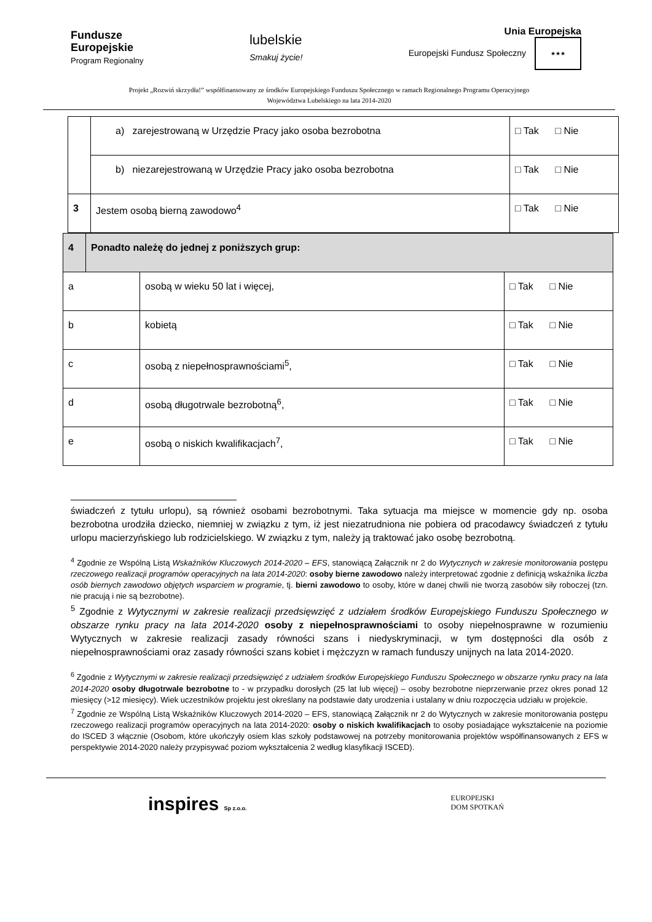Fundusze
Europejskie
Program Regionalny
lubelskie
Smakuj życie!
Unia Europejska
Europejski Fundusz Społeczny ★★★
Projekt „Rozwiń skrzydła!” współfinansowany ze środków Europejskiego Funduszu Społecznego w ramach Regionalnego Programu Operacyjnego
Województwa Lubelskiego na lata 2014-2020
| | a) zarejestrowaną w Urzędzie Pracy jako osoba bezrobotna | □ Tak □ Nie |
| | b) niezarejestrowaną w Urzędzie Pracy jako osoba bezrobotna | □ Tak □ Nie |
| 3 | Jestem osobą bierną zawodowo<sup>4</sup> | □ Tak □ Nie |
| 4 | Ponadto należę do jednej z poniższych grup: | | |
| a | | osobą w wieku 50 lat i więcej, | □ Tak □ Nie |
| b | | kobietą | □ Tak □ Nie |
| c | | osobą z niepełnosprawnościami<sup>5</sup>, | □ Tak □ Nie |
| d | | osobą długotrwale bezrobotną<sup>6</sup>, | □ Tak □ Nie |
| e | | osobą o niskich kwalifikacjach<sup>7</sup>, | □ Tak □ Nie |
świadczeń z tytułu urlopu), są również osobami bezrobotnymi. Taka sytuacja ma miejsce w momencie gdy np. osoba bezrobotna urodziła dziecko, niemniej w związku z tym, iż jest niezatrudniona nie pobiera od pracodawcy świadczeń z tytułu urlopu macierzyńskiego lub rodzicielskiego. W związku z tym, należy ją traktować jako osobę bezrobotną.
<sup>4</sup> Zgodnie ze Wspólną Listą Wskaźników Kluczowych 2014-2020 – EFS, stanowiącą Załącznik nr 2 do Wytycznych w zakresie monitorowania postępu rzeczowego realizacji programów operacyjnych na lata 2014-2020: osoby bierne zawodowo należy interpretować zgodnie z definicją wskaźnika liczba osób biernych zawodowo objętych wsparciem w programie, tj. bierni zawodowo to osoby, które w danej chwili nie tworzą zasobów siły roboczej (tzn. nie pracują i nie są bezrobotne).
<sup>5</sup> Zgodnie z Wytycznymi w zakresie realizacji przedsięwzięć z udziałem środków Europejskiego Funduszu Społecznego w obszarze rynku pracy na lata 2014-2020 osoby z niepełnosprawnościami to osoby niepełnosprawne w rozumieniu Wytycznych w zakresie realizacji zasady równości szans i niedyskryminacji, w tym dostępności dla osób z niepełnosprawnościami oraz zasady równości szans kobiet i mężczyzn w ramach funduszy unijnych na lata 2014-2020.
<sup>6</sup> Zgodnie z Wytycznymi w zakresie realizacji przedsięwzięć z udziałem środków Europejskiego Funduszu Społecznego w obszarze rynku pracy na lata 2014-2020 osoby długotrwale bezrobotne to - w przypadku dorosłych (25 lat lub więcej) – osoby bezrobotne nieprzerwanie przez okres ponad 12 miesięcy (>12 miesięcy). Wiek uczestników projektu jest określany na podstawie daty urodzenia i ustalany w dniu rozpoczęcia udziału w projekcie.
<sup>7</sup> Zgodnie ze Wspólną Listą Wskaźników Kluczowych 2014-2020 – EFS, stanowiącą Załącznik nr 2 do Wytycznych w zakresie monitorowania postępu rzeczowego realizacji programów operacyjnych na lata 2014-2020: osoby o niskich kwalifikacjach to osoby posiadające wykształcenie na poziomie do ISCED 3 włącznie (Osobom, które ukończyły osiem klas szkoły podstawowej na potrzeby monitorowania projektów współfinansowanych z EFS w perspektywie 2014-2020 należy przypisywać poziom wykształcenia 2 według klasyfikacji ISCED).
inspires Sp z.o.o.
EUROPEJSKI
DOM SPOTKAŃ